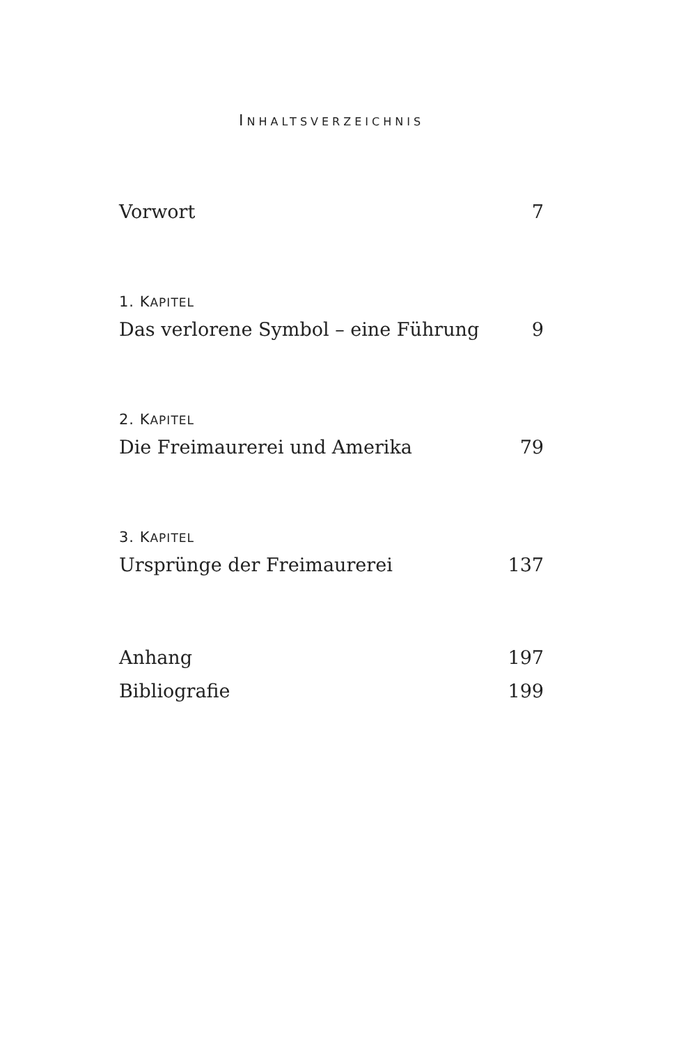INHALTSVERZEICHNIS
Vorwort 7
1. KAPITEL
Das verlorene Symbol – eine Führung 9
2. KAPITEL
Die Freimaurerei und Amerika 79
3. KAPITEL
Ursprünge der Freimaurerei 137
Anhang 197
Bibliografie 199